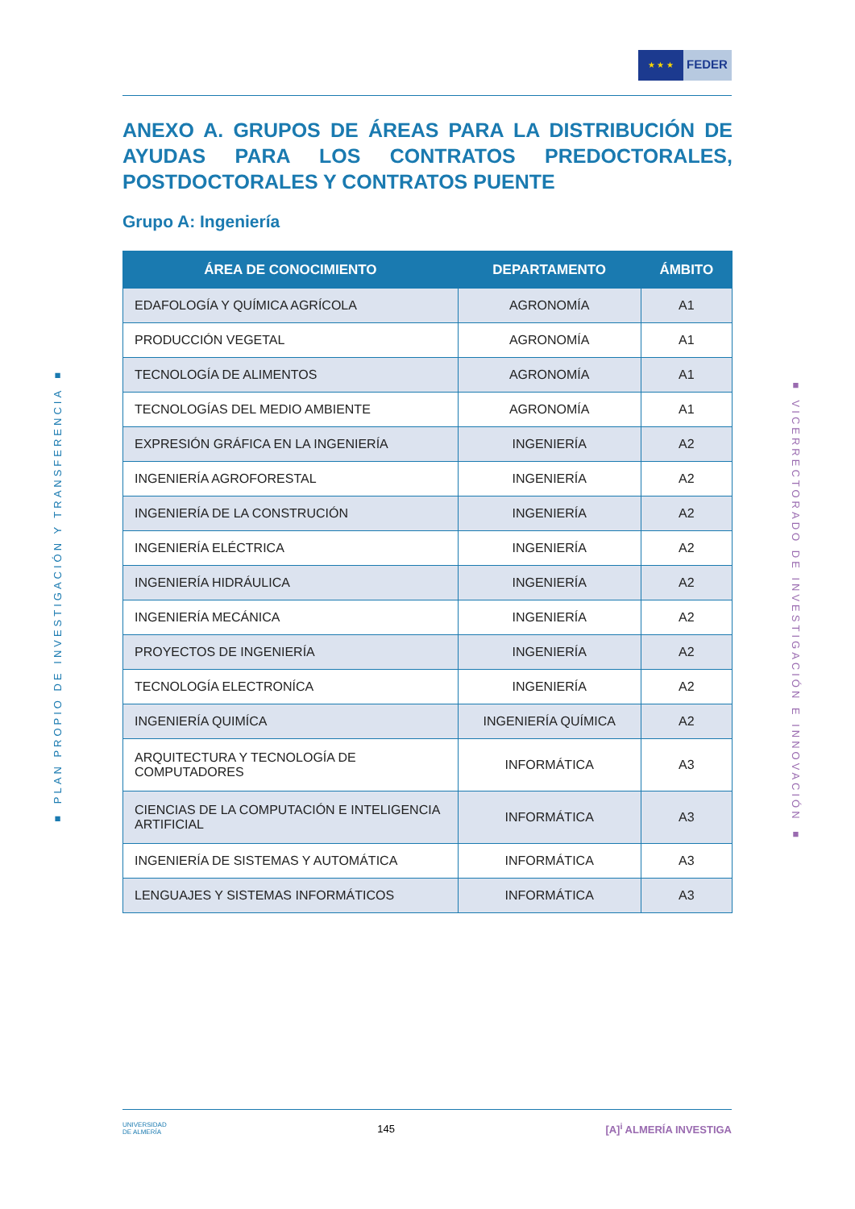★ ★ ★
FEDER
■ PLAN PROPIO DE INVESTIGACIÓN Y TRANSFERENCIA ■
■ VICERRECTORADO DE INVESTIGACIÓN E INNOVACIÓN ■
ANEXO A. GRUPOS DE ÁREAS PARA LA DISTRIBUCIÓN DE AYUDAS PARA LOS CONTRATOS PREDOCTORALES, POSTDOCTORALES Y CONTRATOS PUENTE
Grupo A: Ingeniería
| ÁREA DE CONOCIMIENTO | DEPARTAMENTO | ÁMBITO |
| --- | --- | --- |
| EDAFOLOGÍA Y QUÍMICA AGRÍCOLA | AGRONOMÍA | A1 |
| PRODUCCIÓN VEGETAL | AGRONOMÍA | A1 |
| TECNOLOGÍA DE ALIMENTOS | AGRONOMÍA | A1 |
| TECNOLOGÍAS DEL MEDIO AMBIENTE | AGRONOMÍA | A1 |
| EXPRESIÓN GRÁFICA EN LA INGENIERÍA | INGENIERÍA | A2 |
| INGENIERÍA AGROFORESTAL | INGENIERÍA | A2 |
| INGENIERÍA DE LA CONSTRUCIÓN | INGENIERÍA | A2 |
| INGENIERÍA ELÉCTRICA | INGENIERÍA | A2 |
| INGENIERÍA HIDRÁULICA | INGENIERÍA | A2 |
| INGENIERÍA MECÁNICA | INGENIERÍA | A2 |
| PROYECTOS DE INGENIERÍA | INGENIERÍA | A2 |
| TECNOLOGÍA ELECTRONÍCA | INGENIERÍA | A2 |
| INGENIERÍA QUIMÍCA | INGENIERÍA QUÍMICA | A2 |
| ARQUITECTURA Y TECNOLOGÍA DE COMPUTADORES | INFORMÁTICA | A3 |
| CIENCIAS DE LA COMPUTACIÓN E INTELIGENCIA ARTIFICIAL | INFORMÁTICA | A3 |
| INGENIERÍA DE SISTEMAS Y AUTOMÁTICA | INFORMÁTICA | A3 |
| LENGUAJES Y SISTEMAS INFORMÁTICOS | INFORMÁTICA | A3 |
UNIVERSIDAD
DE ALMERÍA 145 [A]<sup>i</sup> ALMERÍA INVESTIGA